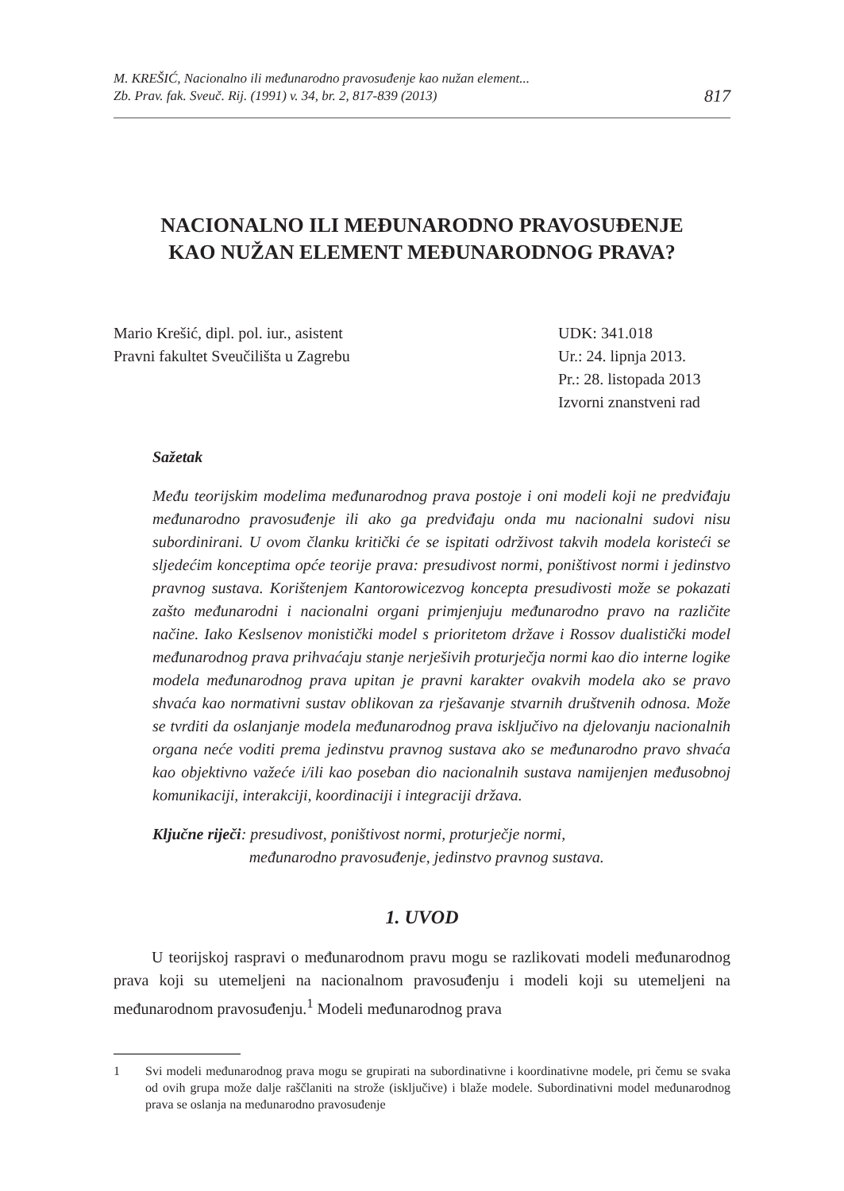M. KREŠIĆ, Nacionalno ili međunarodno pravosuđenje kao nužan element...
Zb. Prav. fak. Sveuč. Rij. (1991) v. 34, br. 2, 817-839 (2013)
817
NACIONALNO ILI MEĐUNARODNO PRAVOSUĐENJE
KAO NUŽAN ELEMENT MEĐUNARODNOG PRAVA?
Mario Krešić, dipl. pol. iur., asistent
Pravni fakultet Sveučilišta u Zagrebu
UDK: 341.018
Ur.: 24. lipnja 2013.
Pr.: 28. listopada 2013
Izvorni znanstveni rad
Sažetak
Među teorijskim modelima međunarodnog prava postoje i oni modeli koji ne predviđaju međunarodno pravosuđenje ili ako ga predviđaju onda mu nacionalni sudovi nisu subordinirani. U ovom članku kritički će se ispitati održivost takvih modela koristeći se sljedećim konceptima opće teorije prava: presudivost normi, poništivost normi i jedinstvo pravnog sustava. Korištenjem Kantorowicezvog koncepta presudivosti može se pokazati zašto međunarodni i nacionalni organi primjenjuju međunarodno pravo na različite načine. Iako Keslsenov monistički model s prioritetom države i Rossov dualistički model međunarodnog prava prihvaćaju stanje nerješivih proturječja normi kao dio interne logike modela međunarodnog prava upitan je pravni karakter ovakvih modela ako se pravo shvaća kao normativni sustav oblikovan za rješavanje stvarnih društvenih odnosa. Može se tvrditi da oslanjanje modela međunarodnog prava isključivo na djelovanju nacionalnih organa neće voditi prema jedinstvu pravnog sustava ako se međunarodno pravo shvaća kao objektivno važeće i/ili kao poseban dio nacionalnih sustava namijenjen međusobnoj komunikaciji, interakciji, koordinaciji i integraciji država.
Ključne riječi: presudivost, poništivost normi, proturječje normi,
međunarodno pravosuđenje, jedinstvo pravnog sustava.
1. UVOD
U teorijskoj raspravi o međunarodnom pravu mogu se razlikovati modeli međunarodnog prava koji su utemeljeni na nacionalnom pravosuđenju i modeli koji su utemeljeni na međunarodnom pravosuđenju.<sup>1</sup> Modeli međunarodnog prava
1 Svi modeli međunarodnog prava mogu se grupirati na subordinativne i koordinativne modele, pri čemu se svaka od ovih grupa može dalje raščlaniti na strože (isključive) i blaže modele. Subordinativni model međunarodnog prava se oslanja na međunarodno pravosuđenje